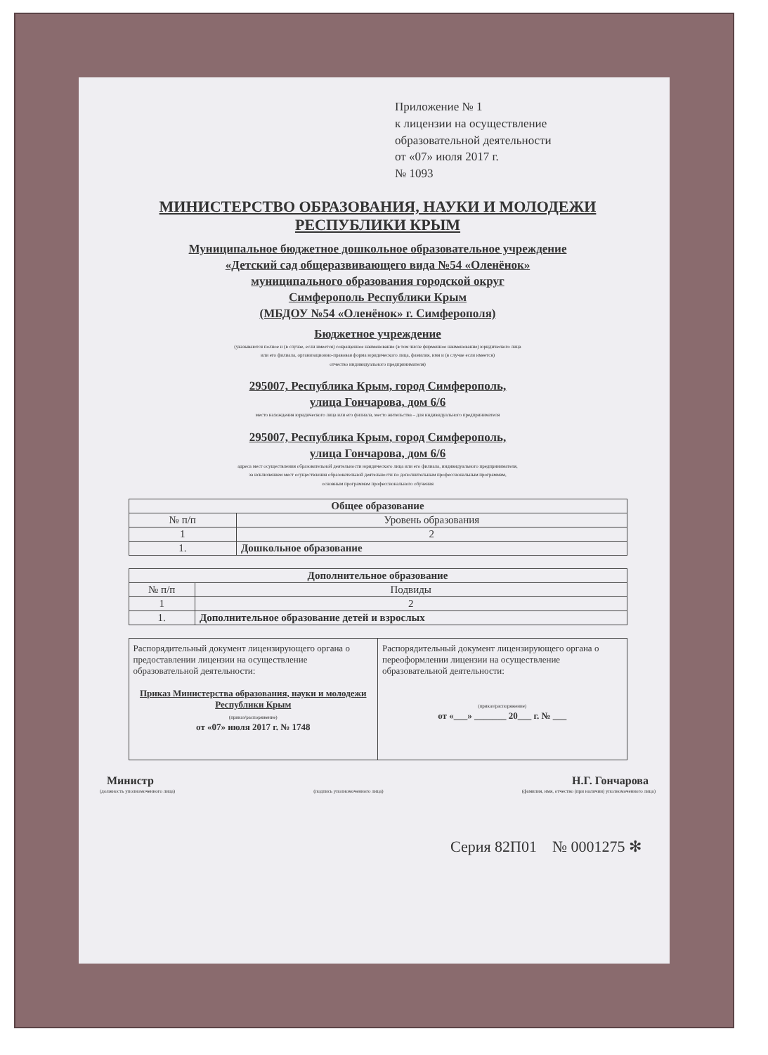Приложение № 1
к лицензии на осуществление
образовательной деятельности
от «07» июля 2017 г.
№ 1093
МИНИСТЕРСТВО ОБРАЗОВАНИЯ, НАУКИ И МОЛОДЕЖИ
РЕСПУБЛИКИ КРЫМ
Муниципальное бюджетное дошкольное образовательное учреждение
«Детский сад общеразвивающего вида №54 «Оленёнок»
муниципального образования городской округ
Симферополь Республики Крым
(МБДОУ №54 «Оленёнок» г. Симферополя)
Бюджетное учреждение
(указываются полное и (в случае, если имеется) сокращенное наименование (в том числе фирменное наименование) юридического лица
или его филиала, организационно-правовая форма юридического лица, фамилия, имя и (в случае если имеется)
отчество индивидуального предпринимателя)
295007, Республика Крым, город Симферополь,
улица Гончарова, дом 6/6
место нахождения юридического лица или его филиала, место жительства – для индивидуального предпринимателя
295007, Республика Крым, город Симферополь,
улица Гончарова, дом 6/6
адреса мест осуществления образовательной деятельности юридического лица или его филиала, индивидуального предпринимателя,
за исключением мест осуществления образовательной деятельности по дополнительным профессиональным программам,
основным программам профессионального обучения
| Общее образование | |
| --- | --- |
| № п/п | Уровень образования |
| 1 | 2 |
| 1. | Дошкольное образование |
| Дополнительное образование | |
| --- | --- |
| № п/п | Подвиды |
| 1 | 2 |
| 1. | Дополнительное образование детей и взрослых |
| Распорядительный документ лицензирующего органа о предоставлении лицензии на осуществление образовательной деятельности: Приказ Министерства образования, науки и молодежи Республики Крым (приказ/распоряжение) от «07» июля 2017 г. № 1748 | Распорядительный документ лицензирующего органа о переоформлении лицензии на осуществление образовательной деятельности: (приказ/распоряжение) от «___» _______ 20___ г. № ___ |
Министр Н.Г. Гончарова
(должность уполномоченного лица) (подпись уполномоченного лица) (фамилия, имя, отчество (при наличии) уполномоченного лица)
Серия 82П01 № 0001275 ✻